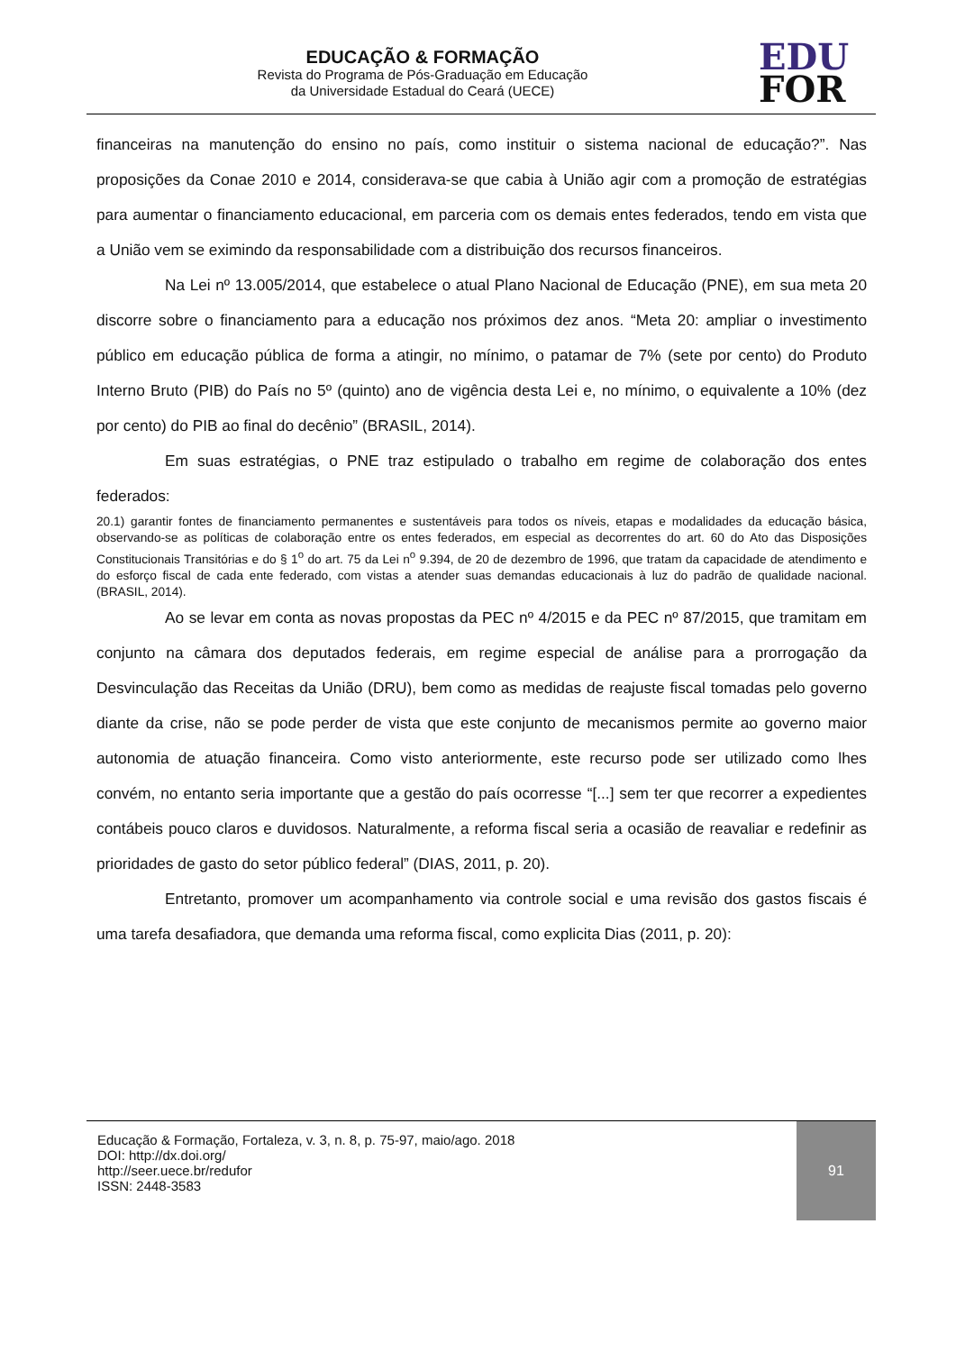EDUCAÇÃO & FORMAÇÃO
Revista do Programa de Pós-Graduação em Educação
da Universidade Estadual do Ceará (UECE)
EDU
FOR
financeiras na manutenção do ensino no país, como instituir o sistema nacional de educação?”. Nas proposições da Conae 2010 e 2014, considerava-se que cabia à União agir com a promoção de estratégias para aumentar o financiamento educacional, em parceria com os demais entes federados, tendo em vista que a União vem se eximindo da responsabilidade com a distribuição dos recursos financeiros.
Na Lei nº 13.005/2014, que estabelece o atual Plano Nacional de Educação (PNE), em sua meta 20 discorre sobre o financiamento para a educação nos próximos dez anos. “Meta 20: ampliar o investimento público em educação pública de forma a atingir, no mínimo, o patamar de 7% (sete por cento) do Produto Interno Bruto (PIB) do País no 5º (quinto) ano de vigência desta Lei e, no mínimo, o equivalente a 10% (dez por cento) do PIB ao final do decênio” (BRASIL, 2014).
Em suas estratégias, o PNE traz estipulado o trabalho em regime de colaboração dos entes federados:
20.1) garantir fontes de financiamento permanentes e sustentáveis para todos os níveis, etapas e modalidades da educação básica, observando-se as políticas de colaboração entre os entes federados, em especial as decorrentes do art. 60 do Ato das Disposições Constitucionais Transitórias e do § 1<sup>o</sup> do art. 75 da Lei n<sup>o</sup> 9.394, de 20 de dezembro de 1996, que tratam da capacidade de atendimento e do esforço fiscal de cada ente federado, com vistas a atender suas demandas educacionais à luz do padrão de qualidade nacional. (BRASIL, 2014).
Ao se levar em conta as novas propostas da PEC nº 4/2015 e da PEC nº 87/2015, que tramitam em conjunto na câmara dos deputados federais, em regime especial de análise para a prorrogação da Desvinculação das Receitas da União (DRU), bem como as medidas de reajuste fiscal tomadas pelo governo diante da crise, não se pode perder de vista que este conjunto de mecanismos permite ao governo maior autonomia de atuação financeira. Como visto anteriormente, este recurso pode ser utilizado como lhes convém, no entanto seria importante que a gestão do país ocorresse “[...] sem ter que recorrer a expedientes contábeis pouco claros e duvidosos. Naturalmente, a reforma fiscal seria a ocasião de reavaliar e redefinir as prioridades de gasto do setor público federal” (DIAS, 2011, p. 20).
Entretanto, promover um acompanhamento via controle social e uma revisão dos gastos fiscais é uma tarefa desafiadora, que demanda uma reforma fiscal, como explicita Dias (2011, p. 20):
Educação & Formação, Fortaleza, v. 3, n. 8, p. 75-97, maio/ago. 2018
DOI: http://dx.doi.org/
http://seer.uece.br/redufor
ISSN: 2448-3583
91